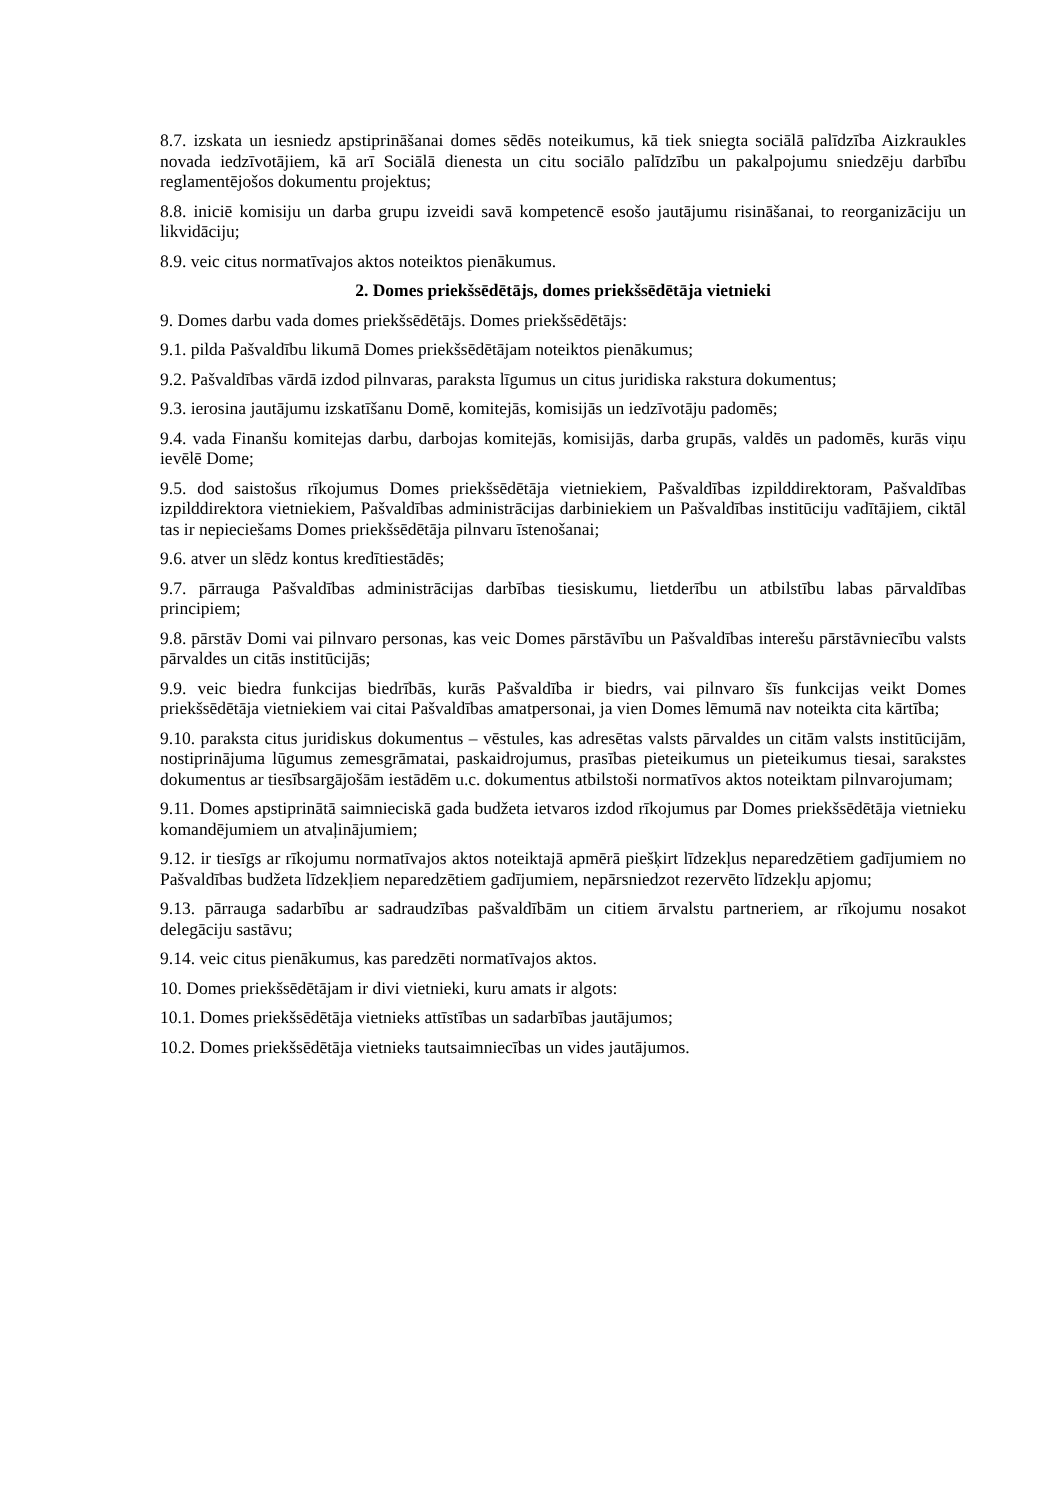8.7. izskata un iesniedz apstiprināšanai domes sēdēs noteikumus, kā tiek sniegta sociālā palīdzība Aizkraukles novada iedzīvotājiem, kā arī Sociālā dienesta un citu sociālo palīdzību un pakalpojumu sniedzēju darbību reglamentējošos dokumentu projektus;
8.8. iniciē komisiju un darba grupu izveidi savā kompetencē esošo jautājumu risināšanai, to reorganizāciju un likvidāciju;
8.9. veic citus normatīvajos aktos noteiktos pienākumus.
2. Domes priekšsēdētājs, domes priekšsēdētāja vietnieki
9. Domes darbu vada domes priekšsēdētājs. Domes priekšsēdētājs:
9.1. pilda Pašvaldību likumā Domes priekšsēdētājam noteiktos pienākumus;
9.2. Pašvaldības vārdā izdod pilnvaras, paraksta līgumus un citus juridiska rakstura dokumentus;
9.3. ierosina jautājumu izskatīšanu Domē, komitejās, komisijās un iedzīvotāju padomēs;
9.4. vada Finanšu komitejas darbu, darbojas komitejās, komisijās, darba grupās, valdēs un padomēs, kurās viņu ievēlē Dome;
9.5. dod saistošus rīkojumus Domes priekšsēdētāja vietniekiem, Pašvaldības izpilddirektoram, Pašvaldības izpilddirektora vietniekiem, Pašvaldības administrācijas darbiniekiem un Pašvaldības institūciju vadītājiem, ciktāl tas ir nepieciešams Domes priekšsēdētāja pilnvaru īstenošanai;
9.6. atver un slēdz kontus kredītiestādēs;
9.7. pārrauga Pašvaldības administrācijas darbības tiesiskumu, lietderību un atbilstību labas pārvaldības principiem;
9.8. pārstāv Domi vai pilnvaro personas, kas veic Domes pārstāvību un Pašvaldības interešu pārstāvniecību valsts pārvaldes un citās institūcijās;
9.9. veic biedra funkcijas biedrībās, kurās Pašvaldība ir biedrs, vai pilnvaro šīs funkcijas veikt Domes priekšsēdētāja vietniekiem vai citai Pašvaldības amatpersonai, ja vien Domes lēmumā nav noteikta cita kārtība;
9.10. paraksta citus juridiskus dokumentus – vēstules, kas adresētas valsts pārvaldes un citām valsts institūcijām, nostiprinājuma lūgumus zemesgrāmatai, paskaidrojumus, prasības pieteikumus un pieteikumus tiesai, sarakstes dokumentus ar tiesībsargājošām iestādēm u.c. dokumentus atbilstoši normatīvos aktos noteiktam pilnvarojumam;
9.11. Domes apstiprinātā saimnieciskā gada budžeta ietvaros izdod rīkojumus par Domes priekšsēdētāja vietnieku komandējumiem un atvaļinājumiem;
9.12. ir tiesīgs ar rīkojumu normatīvajos aktos noteiktajā apmērā piešķirt līdzekļus neparedzētiem gadījumiem no Pašvaldības budžeta līdzekļiem neparedzētiem gadījumiem, nepārsniedzot rezervēto līdzekļu apjomu;
9.13. pārrauga sadarbību ar sadraudzības pašvaldībām un citiem ārvalstu partneriem, ar rīkojumu nosakot delegāciju sastāvu;
9.14. veic citus pienākumus, kas paredzēti normatīvajos aktos.
10. Domes priekšsēdētājam ir divi vietnieki, kuru amats ir algots:
10.1. Domes priekšsēdētāja vietnieks attīstības un sadarbības jautājumos;
10.2. Domes priekšsēdētāja vietnieks tautsaimniecības un vides jautājumos.